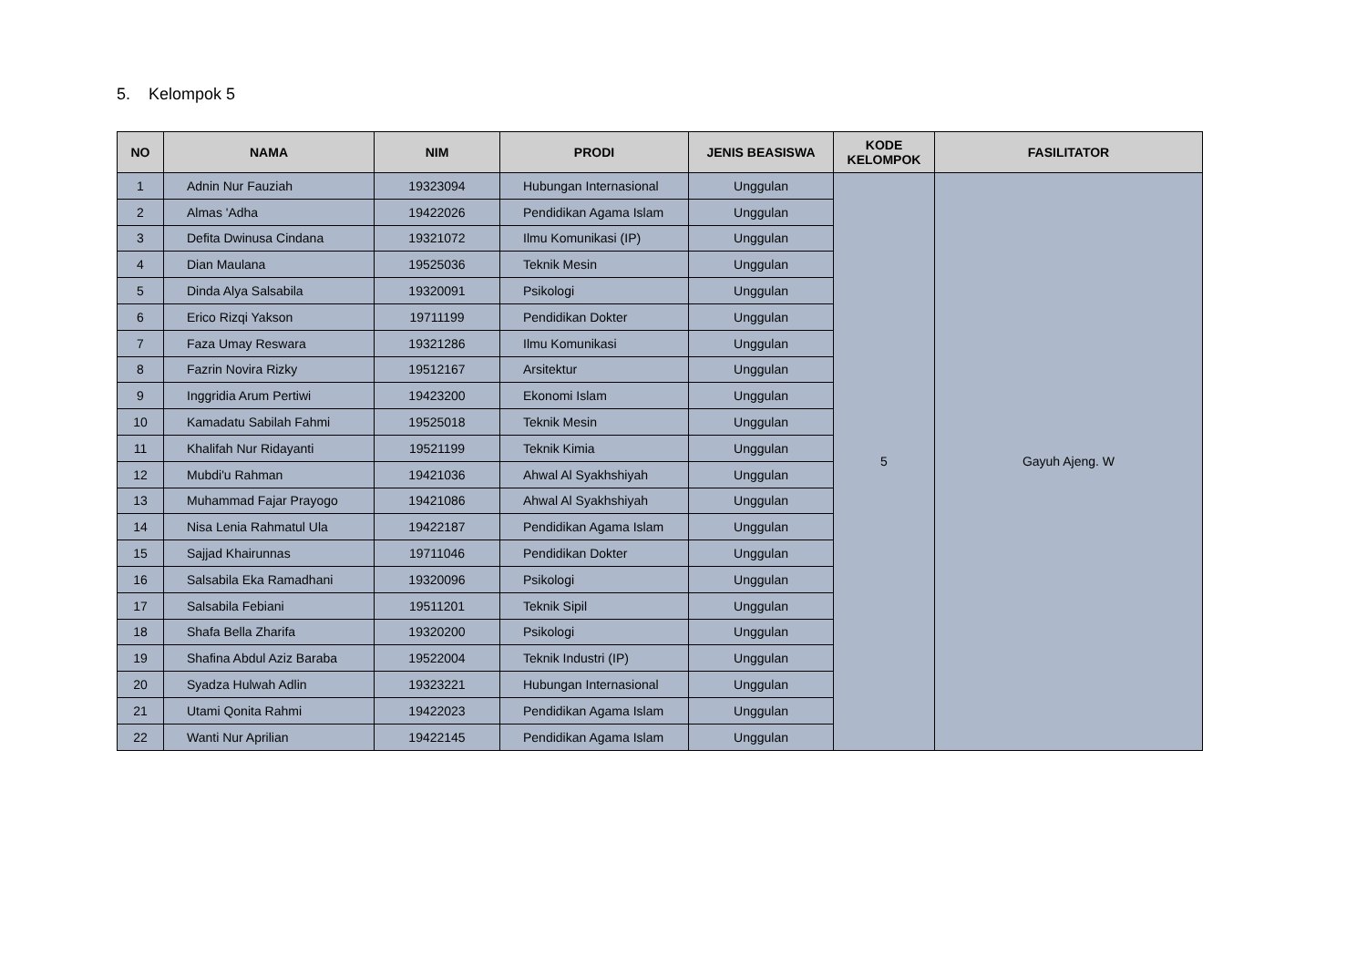5. Kelompok 5
| NO | NAMA | NIM | PRODI | JENIS BEASISWA | KODE KELOMPOK | FASILITATOR |
| --- | --- | --- | --- | --- | --- | --- |
| 1 | Adnin Nur Fauziah | 19323094 | Hubungan Internasional | Unggulan | 5 | Gayuh Ajeng. W |
| 2 | Almas 'Adha | 19422026 | Pendidikan Agama Islam | Unggulan | | |
| 3 | Defita Dwinusa Cindana | 19321072 | Ilmu Komunikasi (IP) | Unggulan | | |
| 4 | Dian Maulana | 19525036 | Teknik Mesin | Unggulan | | |
| 5 | Dinda Alya Salsabila | 19320091 | Psikologi | Unggulan | | |
| 6 | Erico Rizqi Yakson | 19711199 | Pendidikan Dokter | Unggulan | | |
| 7 | Faza Umay Reswara | 19321286 | Ilmu Komunikasi | Unggulan | | |
| 8 | Fazrin Novira Rizky | 19512167 | Arsitektur | Unggulan | | |
| 9 | Inggridia Arum Pertiwi | 19423200 | Ekonomi Islam | Unggulan | | |
| 10 | Kamadatu Sabilah Fahmi | 19525018 | Teknik Mesin | Unggulan | | |
| 11 | Khalifah Nur Ridayanti | 19521199 | Teknik Kimia | Unggulan | | |
| 12 | Mubdi'u Rahman | 19421036 | Ahwal Al Syakhshiyah | Unggulan | | |
| 13 | Muhammad Fajar Prayogo | 19421086 | Ahwal Al Syakhshiyah | Unggulan | | |
| 14 | Nisa Lenia Rahmatul Ula | 19422187 | Pendidikan Agama Islam | Unggulan | | |
| 15 | Sajjad Khairunnas | 19711046 | Pendidikan Dokter | Unggulan | | |
| 16 | Salsabila Eka Ramadhani | 19320096 | Psikologi | Unggulan | | |
| 17 | Salsabila Febiani | 19511201 | Teknik Sipil | Unggulan | | |
| 18 | Shafa Bella Zharifa | 19320200 | Psikologi | Unggulan | | |
| 19 | Shafina Abdul Aziz Baraba | 19522004 | Teknik Industri (IP) | Unggulan | | |
| 20 | Syadza Hulwah Adlin | 19323221 | Hubungan Internasional | Unggulan | | |
| 21 | Utami Qonita Rahmi | 19422023 | Pendidikan Agama Islam | Unggulan | | |
| 22 | Wanti Nur Aprilian | 19422145 | Pendidikan Agama Islam | Unggulan | | |